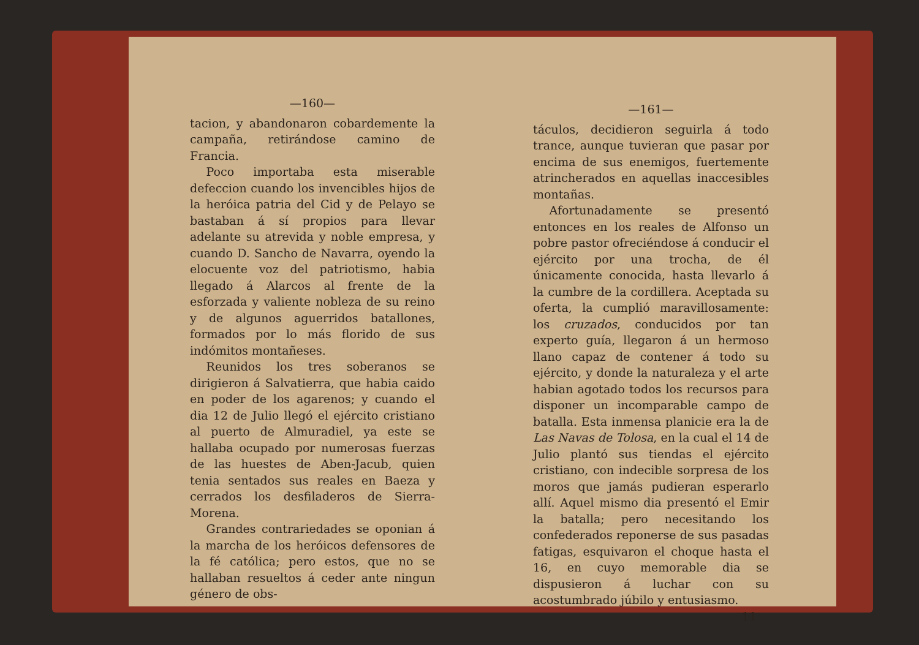—160—
tacion, y abandonaron cobardemente la campaña, retirándose camino de Francia.
Poco importaba esta miserable defeccion cuando los invencibles hijos de la heróica patria del Cid y de Pelayo se bastaban á sí propios para llevar adelante su atrevida y noble empresa, y cuando D. Sancho de Navarra, oyendo la elocuente voz del patriotismo, habia llegado á Alarcos al frente de la esforzada y valiente nobleza de su reino y de algunos aguerridos batallones, formados por lo más florido de sus indómitos montañeses.
Reunidos los tres soberanos se dirigieron á Salvatierra, que habia caido en poder de los agarenos; y cuando el dia 12 de Julio llegó el ejército cristiano al puerto de Almuradiel, ya este se hallaba ocupado por numerosas fuerzas de las huestes de Aben-Jacub, quien tenia sentados sus reales en Baeza y cerrados los desfiladeros de Sierra-Morena.
Grandes contrariedades se oponian á la marcha de los heróicos defensores de la fé católica; pero estos, que no se hallaban resueltos á ceder ante ningun género de obs-
—161—
táculos, decidieron seguirla á todo trance, aunque tuvieran que pasar por encima de sus enemigos, fuertemente atrincherados en aquellas inaccesibles montañas.
Afortunadamente se presentó entonces en los reales de Alfonso un pobre pastor ofreciéndose á conducir el ejército por una trocha, de él únicamente conocida, hasta llevarlo á la cumbre de la cordillera. Aceptada su oferta, la cumplió maravillosamente: los cruzados, conducidos por tan experto guía, llegaron á un hermoso llano capaz de contener á todo su ejército, y donde la naturaleza y el arte habian agotado todos los recursos para disponer un incomparable campo de batalla. Esta inmensa planicie era la de Las Navas de Tolosa, en la cual el 14 de Julio plantó sus tiendas el ejército cristiano, con indecible sorpresa de los moros que jamás pudieran esperarlo allí. Aquel mismo dia presentó el Emir la batalla; pero necesitando los confederados reponerse de sus pasadas fatigas, esquivaron el choque hasta el 16, en cuyo memorable dia se dispusieron á luchar con su acostumbrado júbilo y entusiasmo.
11